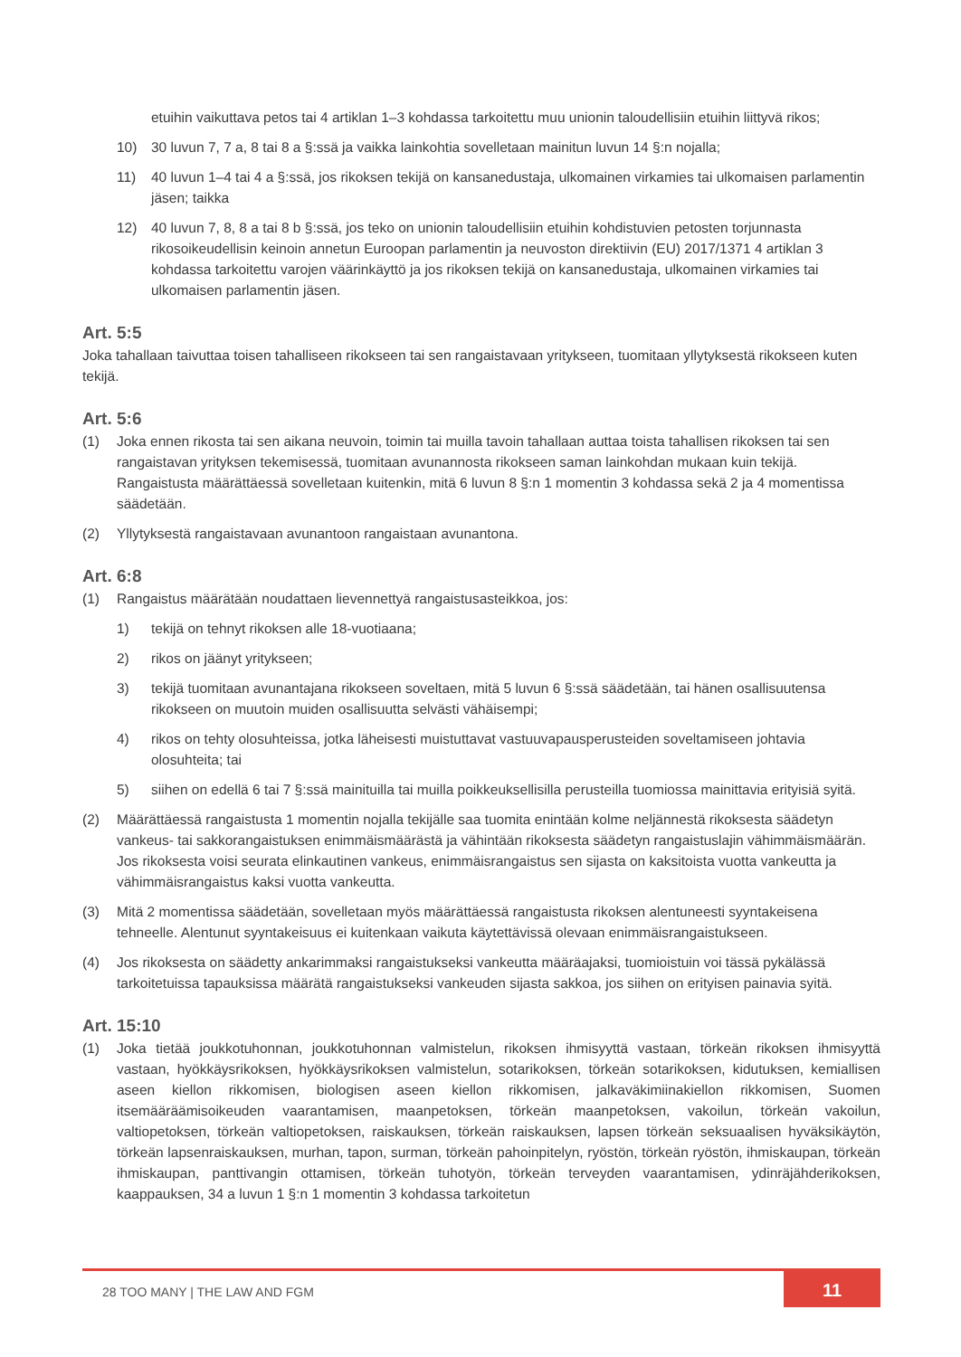etuihin vaikuttava petos tai 4 artiklan 1–3 kohdassa tarkoitettu muu unionin taloudellisiin etuihin liittyvä rikos;
10) 30 luvun 7, 7 a, 8 tai 8 a §:ssä ja vaikka lainkohtia sovelletaan mainitun luvun 14 §:n nojalla;
11) 40 luvun 1–4 tai 4 a §:ssä, jos rikoksen tekijä on kansanedustaja, ulkomainen virkamies tai ulkomaisen parlamentin jäsen; taikka
12) 40 luvun 7, 8, 8 a tai 8 b §:ssä, jos teko on unionin taloudellisiin etuihin kohdistuvien petosten torjunnasta rikosoikeudellisin keinoin annetun Euroopan parlamentin ja neuvoston direktiivin (EU) 2017/1371 4 artiklan 3 kohdassa tarkoitettu varojen väärinkäyttö ja jos rikoksen tekijä on kansanedustaja, ulkomainen virkamies tai ulkomaisen parlamentin jäsen.
Art. 5:5
Joka tahallaan taivuttaa toisen tahalliseen rikokseen tai sen rangaistavaan yritykseen, tuomitaan yllytyksestä rikokseen kuten tekijä.
Art. 5:6
(1) Joka ennen rikosta tai sen aikana neuvoin, toimin tai muilla tavoin tahallaan auttaa toista tahallisen rikoksen tai sen rangaistavan yrityksen tekemisessä, tuomitaan avunannosta rikokseen saman lainkohdan mukaan kuin tekijä. Rangaistusta määrättäessä sovelletaan kuitenkin, mitä 6 luvun 8 §:n 1 momentin 3 kohdassa sekä 2 ja 4 momentissa säädetään.
(2) Yllytyksestä rangaistavaan avunantoon rangaistaan avunantona.
Art. 6:8
(1) Rangaistus määrätään noudattaen lievennettyä rangaistusasteikkoa, jos:
1) tekijä on tehnyt rikoksen alle 18-vuotiaana;
2) rikos on jäänyt yritykseen;
3) tekijä tuomitaan avunantajana rikokseen soveltaen, mitä 5 luvun 6 §:ssä säädetään, tai hänen osallisuutensa rikokseen on muutoin muiden osallisuutta selvästi vähäisempi;
4) rikos on tehty olosuhteissa, jotka läheisesti muistuttavat vastuuvapausperusteiden soveltamiseen johtavia olosuhteita; tai
5) siihen on edellä 6 tai 7 §:ssä mainituilla tai muilla poikkeuksellisilla perusteilla tuomiossa mainittavia erityisiä syitä.
(2) Määrättäessä rangaistusta 1 momentin nojalla tekijälle saa tuomita enintään kolme neljännestä rikoksesta säädetyn vankeus- tai sakkorangaistuksen enimmäismäärästä ja vähintään rikoksesta säädetyn rangaistuslajin vähimmäismäärän. Jos rikoksesta voisi seurata elinkautinen vankeus, enimmäisrangaistus sen sijasta on kaksitoista vuotta vankeutta ja vähimmäisrangaistus kaksi vuotta vankeutta.
(3) Mitä 2 momentissa säädetään, sovelletaan myös määrättäessä rangaistusta rikoksen alentuneesti syyntakeisena tehneelle. Alentunut syyntakeisuus ei kuitenkaan vaikuta käytettävissä olevaan enimmäisrangaistukseen.
(4) Jos rikoksesta on säädetty ankarimmaksi rangaistukseksi vankeutta määräajaksi, tuomioistuin voi tässä pykälässä tarkoitetuissa tapauksissa määrätä rangaistukseksi vankeuden sijasta sakkoa, jos siihen on erityisen painavia syitä.
Art. 15:10
(1) Joka tietää joukkotuhonnan, joukkotuhonnan valmistelun, rikoksen ihmisyyttä vastaan, törkeän rikoksen ihmisyyttä vastaan, hyökkäysrikoksen, hyökkäysrikoksen valmistelun, sotarikoksen, törkeän sotarikoksen, kidutuksen, kemiallisen aseen kiellon rikkomisen, biologisen aseen kiellon rikkomisen, jalkaväkimiinakiellon rikkomisen, Suomen itsemääräämisoikeuden vaarantamisen, maanpetoksen, törkeän maanpetoksen, vakoilun, törkeän vakoilun, valtiopetoksen, törkeän valtiopetoksen, raiskauksen, törkeän raiskauksen, lapsen törkeän seksuaalisen hyväksikäytön, törkeän lapsenraiskauksen, murhan, tapon, surman, törkeän pahoinpitelyn, ryöstön, törkeän ryöstön, ihmiskaupan, törkeän ihmiskaupan, panttivangin ottamisen, törkeän tuhotyön, törkeän terveyden vaarantamisen, ydinräjähderikoksen, kaappauksen, 34 a luvun 1 §:n 1 momentin 3 kohdassa tarkoitetun
28 TOO MANY | THE LAW AND FGM 11